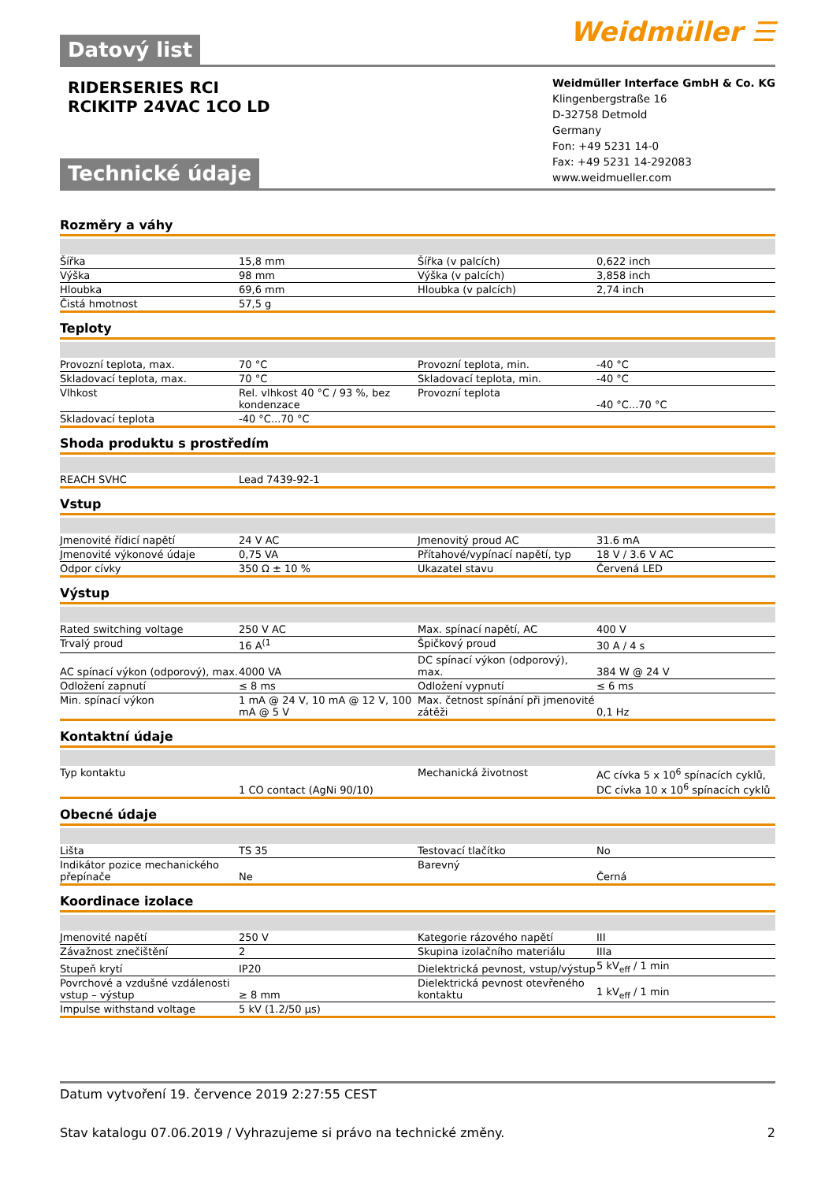Datový list
Weidmüller ☰
RIDERSERIES RCI
RCIKITP 24VAC 1CO LD
Technické údaje
Weidmüller Interface GmbH & Co. KG
Klingenbergstraße 16
D-32758 Detmold
Germany
Fon: +49 5231 14-0
Fax: +49 5231 14-292083
www.weidmueller.com
Rozměry a váhy
| Šířka | 15,8 mm | | Šířka (v palcích) | 0,622 inch |
| Výška | 98 mm | | Výška (v palcích) | 3,858 inch |
| Hloubka | 69,6 mm | | Hloubka (v palcích) | 2,74 inch |
| Čistá hmotnost | 57,5 g | | | |
Teploty
| Provozní teplota, max. | 70 °C | | Provozní teplota, min. | -40 °C |
| Skladovací teplota, max. | 70 °C | | Skladovací teplota, min. | -40 °C |
| Vlhkost | Rel. vlhkost 40 °C / 93 %, bez kondenzace | | Provozní teplota | -40 °C...70 °C |
| Skladovací teplota | -40 °C...70 °C | | | |
Shoda produktu s prostředím
| REACH SVHC | Lead 7439-92-1 | | | |
Vstup
| Jmenovité řídicí napětí | 24 V AC | | Jmenovitý proud AC | 31.6 mA |
| Jmenovité výkonové údaje | 0,75 VA | | Přítahové/vypínací napětí, typ | 18 V / 3.6 V AC |
| Odpor cívky | 350 Ω ± 10 % | | Ukazatel stavu | Červená LED |
Výstup
| Rated switching voltage | 250 V AC | | Max. spínací napětí, AC | 400 V |
| Trvalý proud | 16 A<sup>(1</sup> | | Špičkový proud | 30 A / 4 s |
| AC spínací výkon (odporový), max. | 4000 VA | | DC spínací výkon (odporový), max. | 384 W @ 24 V |
| Odložení zapnutí | ≤ 8 ms | | Odložení vypnutí | ≤ 6 ms |
| Min. spínací výkon | 1 mA @ 24 V, 10 mA @ 12 V, 100 mA @ 5 V | | Max. četnost spínání při jmenovité zátěži | 0,1 Hz |
Kontaktní údaje
| Typ kontaktu | 1 CO contact (AgNi 90/10) | | Mechanická životnost | AC cívka 5 x 10<sup>6</sup> spínacích cyklů, DC cívka 10 x 10<sup>6</sup> spínacích cyklů |
Obecné údaje
| Lišta | TS 35 | | Testovací tlačítko | No |
| Indikátor pozice mechanického přepínače | Ne | | Barevný | Černá |
Koordinace izolace
| Jmenovité napětí | 250 V | | Kategorie rázového napětí | III |
| Závažnost znečištění | 2 | | Skupina izolačního materiálu | IIIa |
| Stupeň krytí | IP20 | | Dielektrická pevnost, vstup/výstup | 5 kV<sub>eff</sub> / 1 min |
| Povrchové a vzdušné vzdálenosti vstup – výstup | ≥ 8 mm | | Dielektrická pevnost otevřeného kontaktu | 1 kV<sub>eff</sub> / 1 min |
| Impulse withstand voltage | 5 kV (1.2/50 µs) | | | |
Datum vytvoření 19. července 2019 2:27:55 CEST
Stav katalogu 07.06.2019 / Vyhrazujeme si právo na technické změny. 2